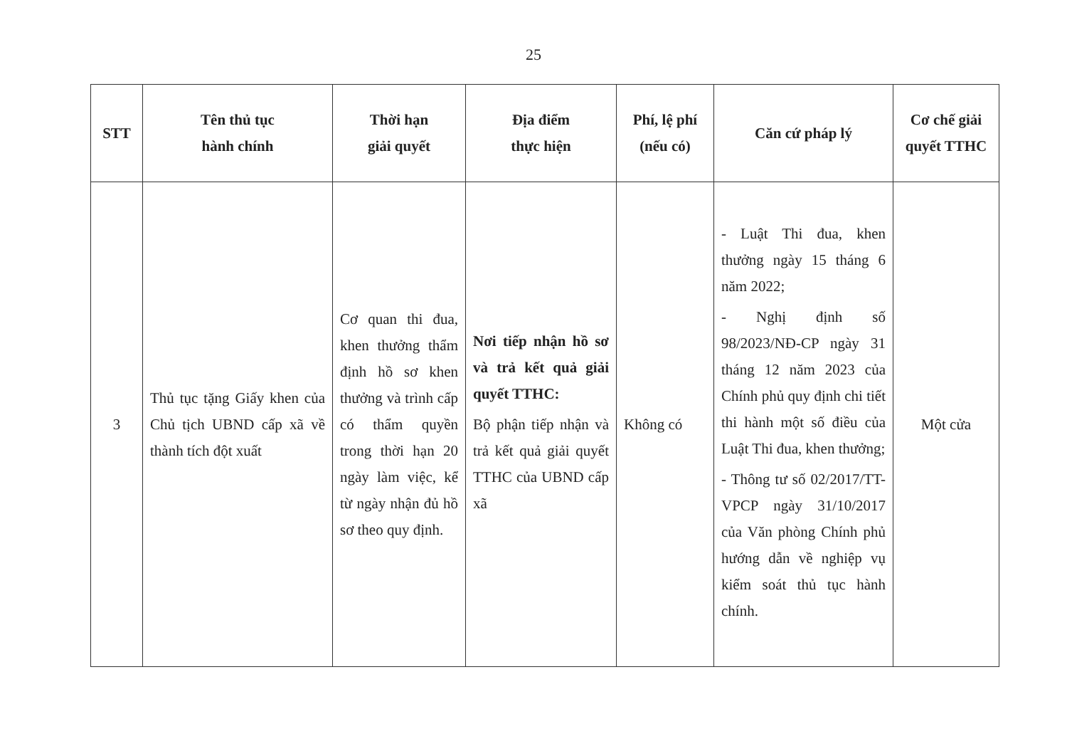25
| STT | Tên thủ tục hành chính | Thời hạn giải quyết | Địa điểm thực hiện | Phí, lệ phí (nếu có) | Căn cứ pháp lý | Cơ chế giải quyết TTHC |
| --- | --- | --- | --- | --- | --- | --- |
| 3 | Thủ tục tặng Giấy khen của Chủ tịch UBND cấp xã về thành tích đột xuất | Cơ quan thi đua, khen thưởng thẩm định hồ sơ khen thưởng và trình cấp có thẩm quyền trong thời hạn 20 ngày làm việc, kể từ ngày nhận đủ hồ sơ theo quy định. | Nơi tiếp nhận hồ sơ và trả kết quả giải quyết TTHC: Bộ phận tiếp nhận và trả kết quả giải quyết TTHC của UBND cấp xã | Không có | - Luật Thi đua, khen thưởng ngày 15 tháng 6 năm 2022; - Nghị định số 98/2023/NĐ-CP ngày 31 tháng 12 năm 2023 của Chính phủ quy định chi tiết thi hành một số điều của Luật Thi đua, khen thưởng; - Thông tư số 02/2017/TT-VPCP ngày 31/10/2017 của Văn phòng Chính phủ hướng dẫn về nghiệp vụ kiểm soát thủ tục hành chính. | Một cửa |